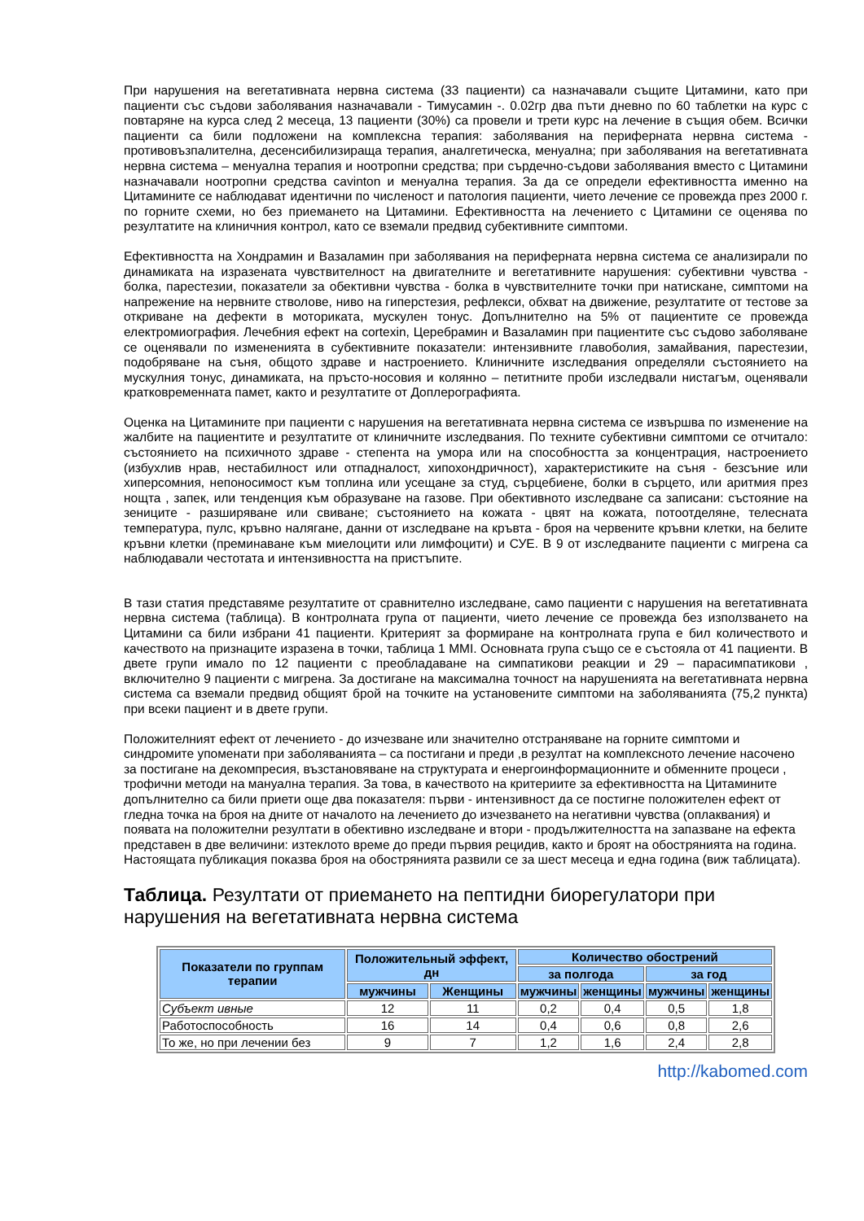При нарушения на вегетативната нервна система (33 пациенти) са назначавали същите Цитамини, като при пациенти със съдови заболявания назначавали - Тимусамин -. 0.02гр два пъти дневно по 60 таблетки на курс с повтаряне на курса след 2 месеца, 13 пациенти (30%) са провели и трети курс на лечение в същия обем. Всички пациенти са били подложени на комплексна терапия: заболявания на периферната нервна система - противовъзпалителна, десенсибилизираща терапия, аналгетическа, менуална; при заболявания на вегетативната нервна система – менуална терапия и ноотропни средства; при сърдечно-съдови заболявания вместо с Цитамини назначавали ноотропни средства cavinton и менуална терапия. За да се определи ефективността именно на Цитамините се наблюдават идентични по численост и патология пациенти, чието лечение се провежда през 2000 г. по горните схеми, но без приемането на Цитамини. Ефективността на лечението с Цитамини се оценява по резултатите на клиничния контрол, като се вземали предвид субективните симптоми.
Ефективността на Хондрамин и Вазаламин при заболявания на периферната нервна система се анализирали по динамиката на изразената чувствителност на двигателните и вегетативните нарушения: субективни чувства - болка, парестезии, показатели за обективни чувства - болка в чувствителните точки при натискане, симптоми на напрежение на нервните стволове, ниво на гиперстезия, рефлекси, обхват на движение, резултатите от тестове за откриване на дефекти в моториката, мускулен тонус. Допълнително на 5% от пациентите се провежда електромиография. Лечебния ефект на cortexin, Церебрамин и Вазаламин при пациентите със съдово заболяване се оценявали по измененията в субективните показатели: интензивните главоболия, замайвания, парестезии, подобряване на съня, общото здраве и настроението. Клиничните изследвания определяли състоянието на мускулния тонус, динамиката, на пръсто-носовия и колянно – петитните проби изследвали нистагъм, оценявали кратковременната памет, както и резултатите от Доплерографията.
Оценка на Цитамините при пациенти с нарушения на вегетативната нервна система се извършва по изменение на жалбите на пациентите и резултатите от клиничните изследвания. По техните субективни симптоми се отчитало: състоянието на психичното здраве - степента на умора или на способността за концентрация, настроението (избухлив нрав, нестабилност или отпадналост, хипохондричност), характеристиките на съня - безсъние или хиперсомния, непоносимост към топлина или усещане за студ, сърцебиене, болки в сърцето, или аритмия през нощта , запек, или тенденция към образуване на газове. При обективното изследване са записани: състояние на зениците - разширяване или свиване; състоянието на кожата - цвят на кожата, потоотделяне, телесната температура, пулс, кръвно налягане, данни от изследване на кръвта - броя на червените кръвни клетки, на белите кръвни клетки (преминаване към миелоцити или лимфоцити) и СУЕ. В 9 от изследваните пациенти с мигрена са наблюдавали честотата и интензивността на пристъпите.
В тази статия представяме резултатите от сравнително изследване, само пациенти с нарушения на вегетативната нервна система (таблица). В контролната група от пациенти, чието лечение се провежда без използването на Цитамини са били избрани 41 пациенти. Критерият за формиране на контролната група е бил количеството и качеството на признаците изразена в точки, таблица 1 MMI. Основната група също се е състояла от 41 пациенти. В двете групи имало по 12 пациенти с преобладаване на симпатикови реакции и 29 – парасимпатикови , включително 9 пациенти с мигрена. За достигане на максимална точност на нарушенията на вегетативната нервна система са вземали предвид общият брой на точките на установените симптоми на заболяванията (75,2 пункта) при всеки пациент и в двете групи.
Положителният ефект от лечението - до изчезване или значително отстраняване на горните симптоми и синдромите упоменати при заболяванията – са постигани и преди ,в резултат на комплексното лечение насочено за постигане на декомпресия, възстановяване на структурата и енергоинформационните и обменните процеси , трофични методи на мануална терапия. За това, в качеството на критериите за ефективността на Цитамините допълнително са били приети още два показателя: първи - интензивност да се постигне положителен ефект от гледна точка на броя на дните от началото на лечението до изчезването на негативни чувства (оплаквания) и появата на положителни резултати в обективно изследване и втори - продължителността на запазване на ефекта представен в две величини: изтеклото време до преди първия рецидив, както и броят на обострянията на година. Настоящата публикация показва броя на обострянията развили се за шест месеца и една година (виж таблицата).
Таблица. Резултати от приемането на пептидни биорегулатори при нарушения на вегетативната нервна система
| Показатели по группам терапии | Положительный эффект, дн | | Количество обострений | | | |
| --- | --- | --- | --- | --- | --- | --- |
| | | | за полгода | | за год | |
| | мужчины | Женщины | мужчины | женщины | мужчины | женщины |
| Субъект ивные | 12 | 11 | 0,2 | 0,4 | 0,5 | 1,8 |
| Работоспособность | 16 | 14 | 0,4 | 0,6 | 0,8 | 2,6 |
| То же, но при лечении без | 9 | 7 | 1,2 | 1,6 | 2,4 | 2,8 |
http://kabomed.com